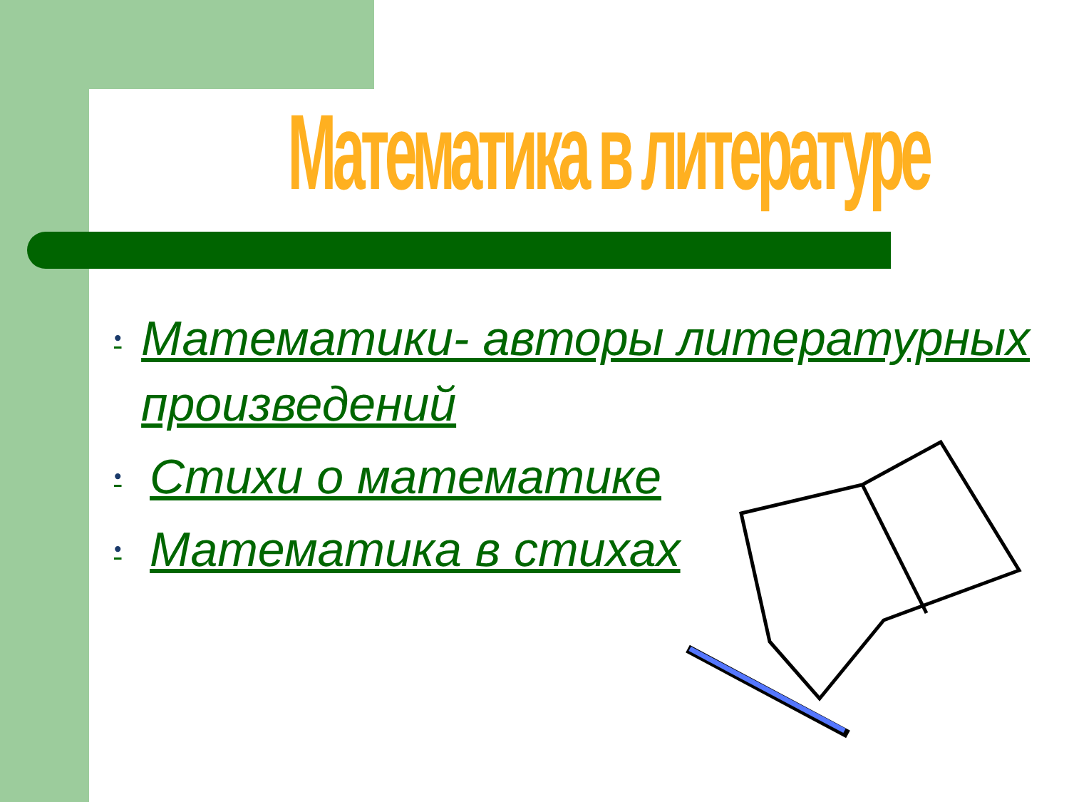Математика в литературе
• Математики- авторы литературных произведений
• Стихи о математике
• Математика в стихах